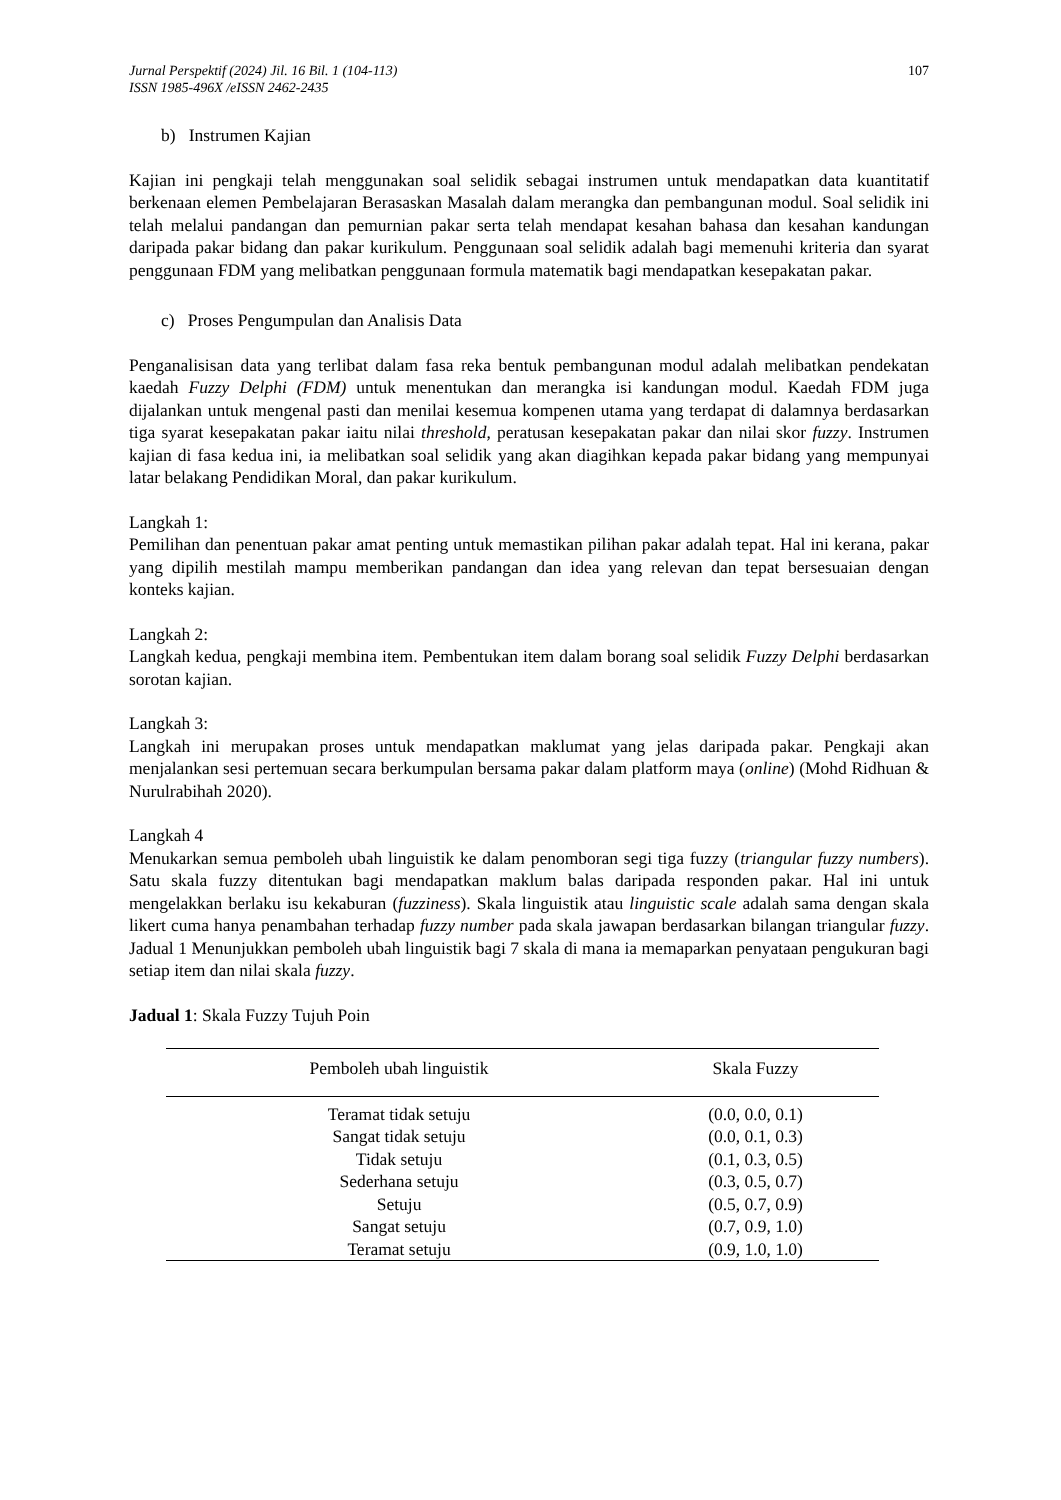Jurnal Perspektif (2024) Jil. 16 Bil. 1 (104-113)
ISSN 1985-496X /eISSN 2462-2435
107
b) Instrumen Kajian
Kajian ini pengkaji telah menggunakan soal selidik sebagai instrumen untuk mendapatkan data kuantitatif berkenaan elemen Pembelajaran Berasaskan Masalah dalam merangka dan pembangunan modul. Soal selidik ini telah melalui pandangan dan pemurnian pakar serta telah mendapat kesahan bahasa dan kesahan kandungan daripada pakar bidang dan pakar kurikulum. Penggunaan soal selidik adalah bagi memenuhi kriteria dan syarat penggunaan FDM yang melibatkan penggunaan formula matematik bagi mendapatkan kesepakatan pakar.
c) Proses Pengumpulan dan Analisis Data
Penganalisisan data yang terlibat dalam fasa reka bentuk pembangunan modul adalah melibatkan pendekatan kaedah Fuzzy Delphi (FDM) untuk menentukan dan merangka isi kandungan modul. Kaedah FDM juga dijalankan untuk mengenal pasti dan menilai kesemua kompenen utama yang terdapat di dalamnya berdasarkan tiga syarat kesepakatan pakar iaitu nilai threshold, peratusan kesepakatan pakar dan nilai skor fuzzy. Instrumen kajian di fasa kedua ini, ia melibatkan soal selidik yang akan diagihkan kepada pakar bidang yang mempunyai latar belakang Pendidikan Moral, dan pakar kurikulum.
Langkah 1:
Pemilihan dan penentuan pakar amat penting untuk memastikan pilihan pakar adalah tepat. Hal ini kerana, pakar yang dipilih mestilah mampu memberikan pandangan dan idea yang relevan dan tepat bersesuaian dengan konteks kajian.
Langkah 2:
Langkah kedua, pengkaji membina item. Pembentukan item dalam borang soal selidik Fuzzy Delphi berdasarkan sorotan kajian.
Langkah 3:
Langkah ini merupakan proses untuk mendapatkan maklumat yang jelas daripada pakar. Pengkaji akan menjalankan sesi pertemuan secara berkumpulan bersama pakar dalam platform maya (online) (Mohd Ridhuan & Nurulrabihah 2020).
Langkah 4
Menukarkan semua pemboleh ubah linguistik ke dalam penomboran segi tiga fuzzy (triangular fuzzy numbers). Satu skala fuzzy ditentukan bagi mendapatkan maklum balas daripada responden pakar. Hal ini untuk mengelakkan berlaku isu kekaburan (fuzziness). Skala linguistik atau linguistic scale adalah sama dengan skala likert cuma hanya penambahan terhadap fuzzy number pada skala jawapan berdasarkan bilangan triangular fuzzy. Jadual 1 Menunjukkan pemboleh ubah linguistik bagi 7 skala di mana ia memaparkan penyataan pengukuran bagi setiap item dan nilai skala fuzzy.
Jadual 1: Skala Fuzzy Tujuh Poin
| Pemboleh ubah linguistik | Skala Fuzzy |
| --- | --- |
| Teramat tidak setuju | (0.0, 0.0, 0.1) |
| Sangat tidak setuju | (0.0, 0.1, 0.3) |
| Tidak setuju | (0.1, 0.3, 0.5) |
| Sederhana setuju | (0.3, 0.5, 0.7) |
| Setuju | (0.5, 0.7, 0.9) |
| Sangat setuju | (0.7, 0.9, 1.0) |
| Teramat setuju | (0.9, 1.0, 1.0) |